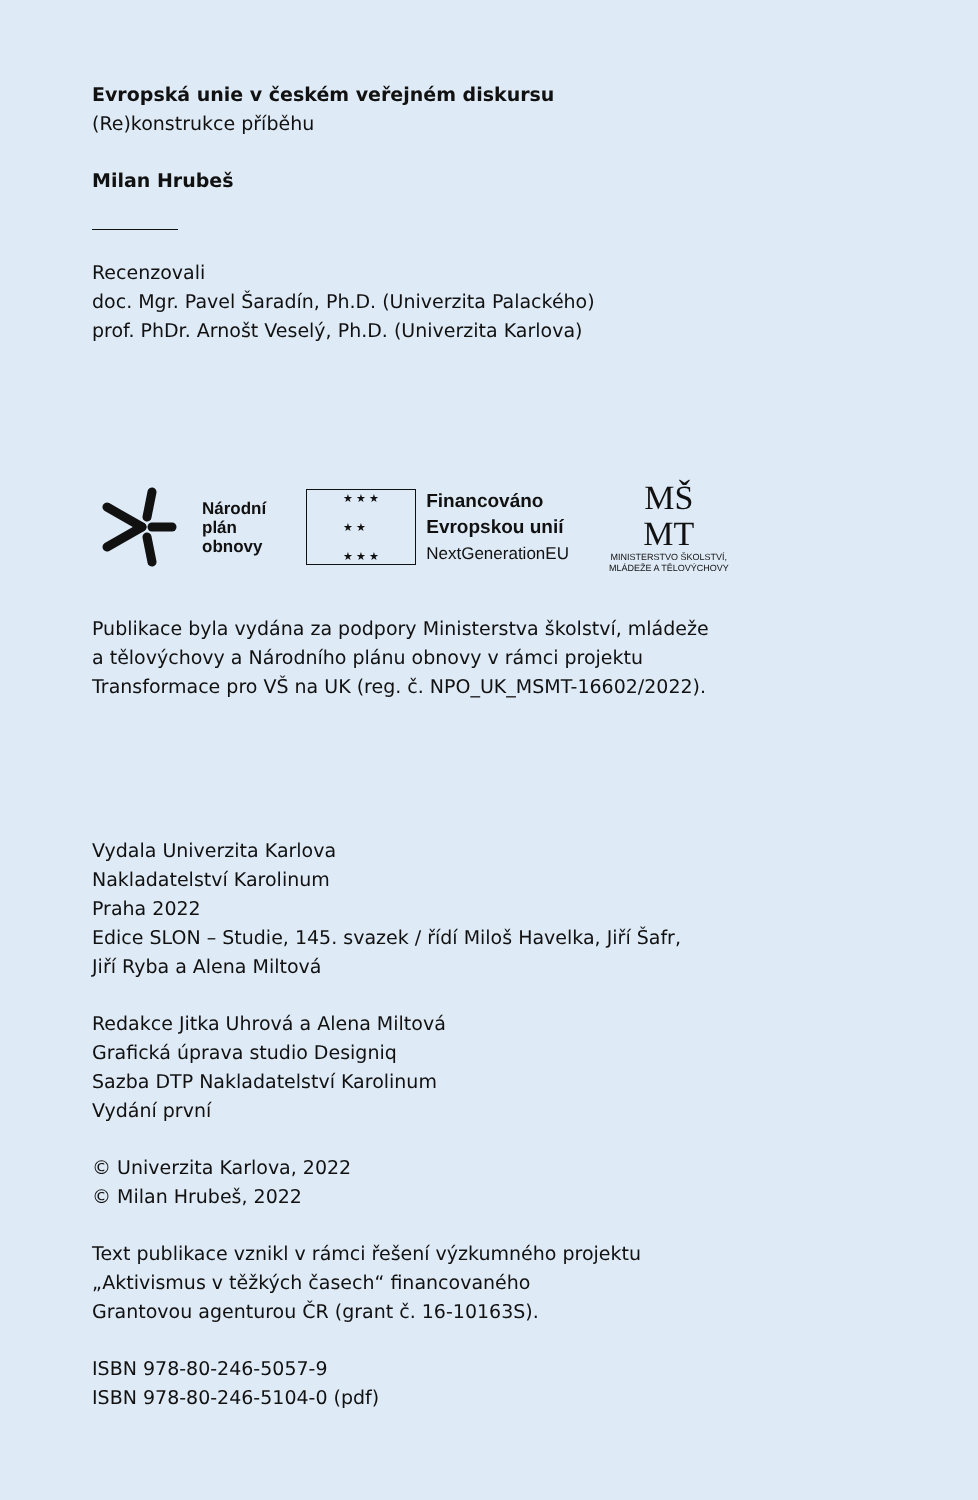Evropská unie v českém veřejném diskursu
(Re)konstrukce příběhu
Milan Hrubeš
Recenzovali
doc. Mgr. Pavel Šaradín, Ph.D. (Univerzita Palackého)
prof. PhDr. Arnošt Veselý, Ph.D. (Univerzita Karlova)
Národní
plán
obnovy
★ ★ ★
★ ★
★ ★ ★
Financováno
Evropskou unií
NextGenerationEU
MŠ
MT
MINISTERSTVO ŠKOLSTVÍ,
MLÁDEŽE A TĚLOVÝCHOVY
Publikace byla vydána za podpory Ministerstva školství, mládeže
a tělovýchovy a Národního plánu obnovy v rámci projektu
Transformace pro VŠ na UK (reg. č. NPO_UK_MSMT-16602/2022).
Vydala Univerzita Karlova
Nakladatelství Karolinum
Praha 2022
Edice SLON – Studie, 145. svazek / řídí Miloš Havelka, Jiří Šafr,
Jiří Ryba a Alena Miltová
Redakce Jitka Uhrová a Alena Miltová
Grafická úprava studio Designiq
Sazba DTP Nakladatelství Karolinum
Vydání první
© Univerzita Karlova, 2022
© Milan Hrubeš, 2022
Text publikace vznikl v rámci řešení výzkumného projektu
„Aktivismus v těžkých časech“ financovaného
Grantovou agenturou ČR (grant č. 16-10163S).
ISBN 978-80-246-5057-9
ISBN 978-80-246-5104-0 (pdf)